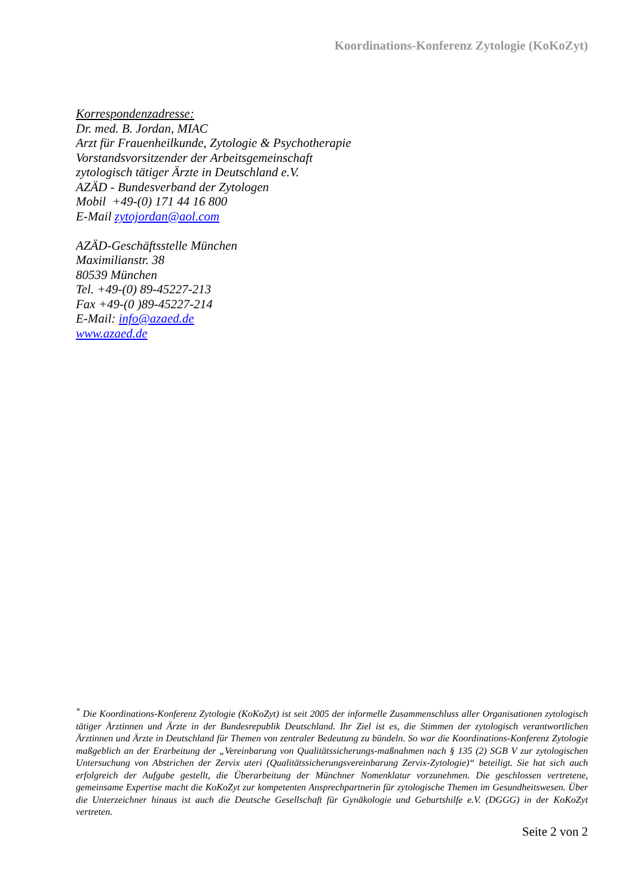Koordinations-Konferenz Zytologie (KoKoZyt)
Korrespondenzadresse:
Dr. med. B. Jordan, MIAC
Arzt für Frauenheilkunde, Zytologie & Psychotherapie
Vorstandsvorsitzender der Arbeitsgemeinschaft
zytologisch tätiger Ärzte in Deutschland e.V.
AZÄD - Bundesverband der Zytologen
Mobil +49-(0) 171 44 16 800
E-Mail zytojordan@aol.com
AZÄD-Geschäftsstelle München
Maximilianstr. 38
80539 München
Tel. +49-(0) 89-45227-213
Fax +49-(0 )89-45227-214
E-Mail: info@azaed.de
www.azaed.de
<sup>*</sup> Die Koordinations-Konferenz Zytologie (KoKoZyt) ist seit 2005 der informelle Zusammenschluss aller Organisationen zytologisch tätiger Ärztinnen und Ärzte in der Bundesrepublik Deutschland. Ihr Ziel ist es, die Stimmen der zytologisch verantwortlichen Ärztinnen und Ärzte in Deutschland für Themen von zentraler Bedeutung zu bündeln. So war die Koordinations-Konferenz Zytologie maßgeblich an der Erarbeitung der „Vereinbarung von Qualitätssicherungs-maßnahmen nach § 135 (2) SGB V zur zytologischen Untersuchung von Abstrichen der Zervix uteri (Qualitätssicherungsvereinbarung Zervix-Zytologie)“ beteiligt. Sie hat sich auch erfolgreich der Aufgabe gestellt, die Überarbeitung der Münchner Nomenklatur vorzunehmen. Die geschlossen vertretene, gemeinsame Expertise macht die KoKoZyt zur kompetenten Ansprechpartnerin für zytologische Themen im Gesundheitswesen. Über die Unterzeichner hinaus ist auch die Deutsche Gesellschaft für Gynäkologie und Geburtshilfe e.V. (DGGG) in der KoKoZyt vertreten.
Seite 2 von 2